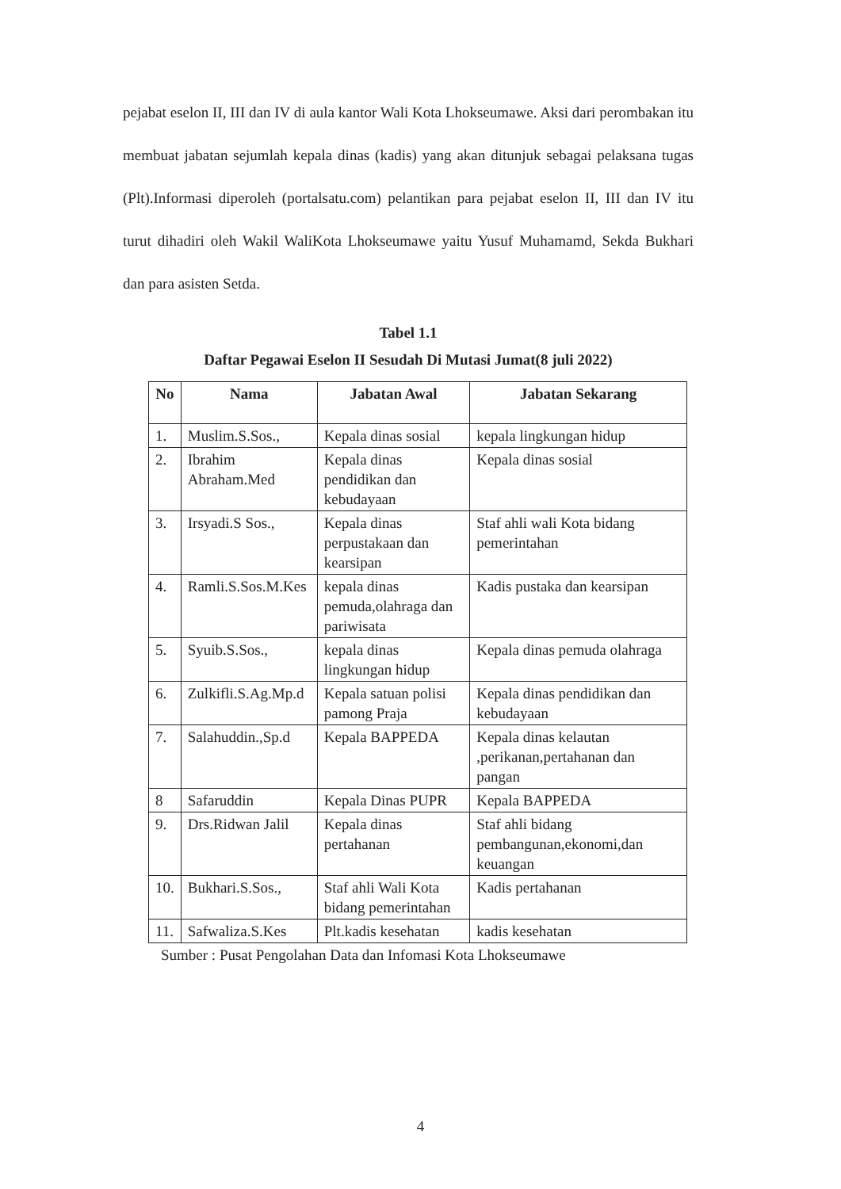pejabat eselon II, III dan IV di aula kantor Wali Kota Lhokseumawe. Aksi dari perombakan itu membuat jabatan sejumlah kepala dinas (kadis) yang akan ditunjuk sebagai pelaksana tugas (Plt).Informasi diperoleh (portalsatu.com) pelantikan para pejabat eselon II, III dan IV itu turut dihadiri oleh Wakil WaliKota Lhokseumawe yaitu Yusuf Muhamamd, Sekda Bukhari dan para asisten Setda.
Tabel 1.1
Daftar Pegawai Eselon II Sesudah Di Mutasi Jumat(8 juli 2022)
| No | Nama | Jabatan Awal | Jabatan Sekarang |
| --- | --- | --- | --- |
| 1. | Muslim.S.Sos., | Kepala dinas sosial | kepala lingkungan hidup |
| 2. | Ibrahim Abraham.Med | Kepala dinas pendidikan dan kebudayaan | Kepala dinas sosial |
| 3. | Irsyadi.S Sos., | Kepala dinas perpustakaan dan kearsipan | Staf ahli wali Kota bidang pemerintahan |
| 4. | Ramli.S.Sos.M.Kes | kepala dinas pemuda,olahraga dan pariwisata | Kadis pustaka dan kearsipan |
| 5. | Syuib.S.Sos., | kepala dinas lingkungan hidup | Kepala dinas pemuda olahraga |
| 6. | Zulkifli.S.Ag.Mp.d | Kepala satuan polisi pamong Praja | Kepala dinas pendidikan dan kebudayaan |
| 7. | Salahuddin.,Sp.d | Kepala BAPPEDA | Kepala dinas kelautan ,perikanan,pertahanan dan pangan |
| 8 | Safaruddin | Kepala Dinas PUPR | Kepala BAPPEDA |
| 9. | Drs.Ridwan Jalil | Kepala dinas pertahanan | Staf ahli bidang pembangunan,ekonomi,dan keuangan |
| 10. | Bukhari.S.Sos., | Staf ahli Wali Kota bidang pemerintahan | Kadis pertahanan |
| 11. | Safwaliza.S.Kes | Plt.kadis kesehatan | kadis kesehatan |
Sumber : Pusat Pengolahan Data dan Infomasi Kota Lhokseumawe
4